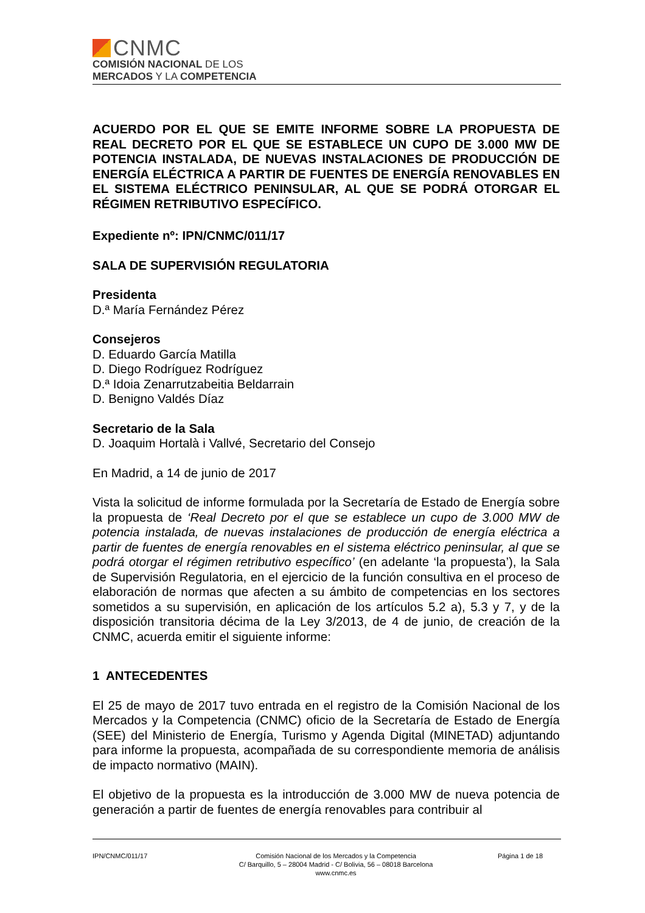CNMC
COMISIÓN NACIONAL DE LOS
MERCADOS Y LA COMPETENCIA
ACUERDO POR EL QUE SE EMITE INFORME SOBRE LA PROPUESTA DE REAL DECRETO POR EL QUE SE ESTABLECE UN CUPO DE 3.000 MW DE POTENCIA INSTALADA, DE NUEVAS INSTALACIONES DE PRODUCCIÓN DE ENERGÍA ELÉCTRICA A PARTIR DE FUENTES DE ENERGÍA RENOVABLES EN EL SISTEMA ELÉCTRICO PENINSULAR, AL QUE SE PODRÁ OTORGAR EL RÉGIMEN RETRIBUTIVO ESPECÍFICO.
Expediente nº: IPN/CNMC/011/17
SALA DE SUPERVISIÓN REGULATORIA
Presidenta
D.ª María Fernández Pérez
Consejeros
D. Eduardo García Matilla
D. Diego Rodríguez Rodríguez
D.ª Idoia Zenarrutzabeitia Beldarrain
D. Benigno Valdés Díaz
Secretario de la Sala
D. Joaquim Hortalà i Vallvé, Secretario del Consejo
En Madrid, a 14 de junio de 2017
Vista la solicitud de informe formulada por la Secretaría de Estado de Energía sobre la propuesta de ‘Real Decreto por el que se establece un cupo de 3.000 MW de potencia instalada, de nuevas instalaciones de producción de energía eléctrica a partir de fuentes de energía renovables en el sistema eléctrico peninsular, al que se podrá otorgar el régimen retributivo específico’ (en adelante ‘la propuesta’), la Sala de Supervisión Regulatoria, en el ejercicio de la función consultiva en el proceso de elaboración de normas que afecten a su ámbito de competencias en los sectores sometidos a su supervisión, en aplicación de los artículos 5.2 a), 5.3 y 7, y de la disposición transitoria décima de la Ley 3/2013, de 4 de junio, de creación de la CNMC, acuerda emitir el siguiente informe:
1 ANTECEDENTES
El 25 de mayo de 2017 tuvo entrada en el registro de la Comisión Nacional de los Mercados y la Competencia (CNMC) oficio de la Secretaría de Estado de Energía (SEE) del Ministerio de Energía, Turismo y Agenda Digital (MINETAD) adjuntando para informe la propuesta, acompañada de su correspondiente memoria de análisis de impacto normativo (MAIN).
El objetivo de la propuesta es la introducción de 3.000 MW de nueva potencia de generación a partir de fuentes de energía renovables para contribuir al
IPN/CNMC/011/17 Comisión Nacional de los Mercados y la Competencia
C/ Barquillo, 5 – 28004 Madrid - C/ Bolivia, 56 – 08018 Barcelona
www.cnmc.es
Página 1 de 18